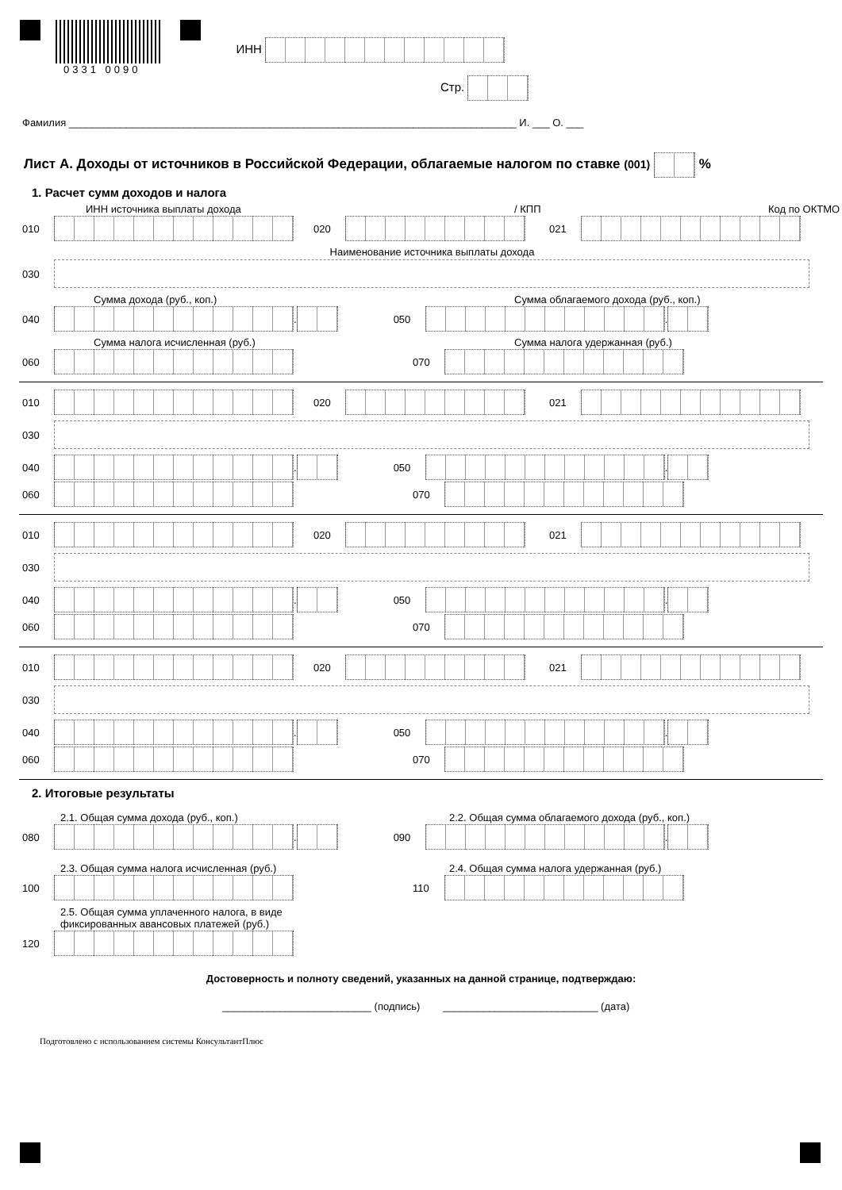0331 0090 ИНН
Стр.
Фамилия ______________________________________________________________________________ И. ___ О. ___
Лист А. Доходы от источников в Российской Федерации, облагаемые налогом по ставке (001) %
1. Расчет сумм доходов и налога
ИНН источника выплаты дохода / КПП Код по ОКТМО
010 020 021
Наименование источника выплаты дохода
030
Сумма дохода (руб., коп.) Сумма облагаемого дохода (руб., коп.)
040 . 050 .
Сумма налога исчисленная (руб.) Сумма налога удержанная (руб.)
060 070
010 020 021
030
040 . 050 .
060 070
010 020 021
030
040 . 050 .
060 070
010 020 021
030
040 . 050 .
060 070
2. Итоговые результаты
2.1. Общая сумма дохода (руб., коп.) 2.2. Общая сумма облагаемого дохода (руб., коп.)
080 . 090 .
2.3. Общая сумма налога исчисленная (руб.) 2.4. Общая сумма налога удержанная (руб.)
100 110
2.5. Общая сумма уплаченного налога, в виде
фиксированных авансовых платежей (руб.)
120
Достоверность и полноту сведений, указанных на данной странице, подтверждаю:
__________________________ (подпись) ___________________________ (дата)
Подготовлено с использованием системы КонсультантПлюс